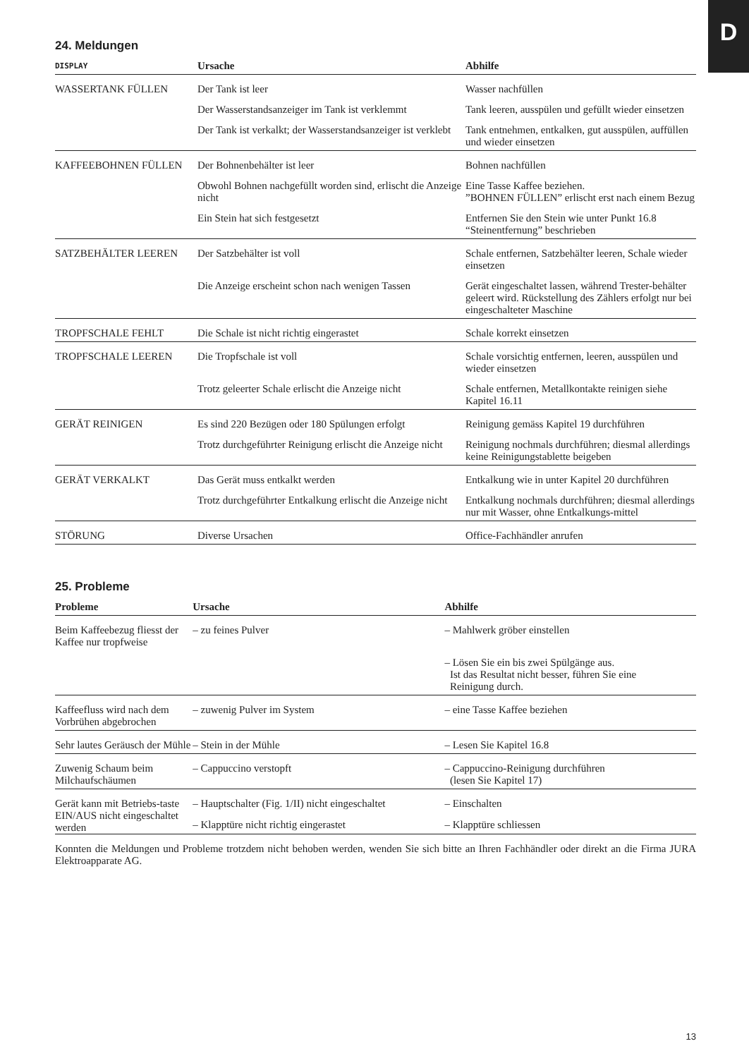D
24. Meldungen
| DISPLAY | Ursache | Abhilfe |
| --- | --- | --- |
| WASSERTANK FÜLLEN | Der Tank ist leer | Wasser nachfüllen |
| | Der Wasserstandsanzeiger im Tank ist verklemmt | Tank leeren, ausspülen und gefüllt wieder einsetzen |
| | Der Tank ist verkalkt; der Wasserstandsanzeiger ist verklebt | Tank entnehmen, entkalken, gut ausspülen, auffüllen und wieder einsetzen |
| KAFFEEBOHNEN FÜLLEN | Der Bohnenbehälter ist leer | Bohnen nachfüllen |
| | Obwohl Bohnen nachgefüllt worden sind, erlischt die Anzeige nicht | Eine Tasse Kaffee beziehen. ”BOHNEN FÜLLEN” erlischt erst nach einem Bezug |
| | Ein Stein hat sich festgesetzt | Entfernen Sie den Stein wie unter Punkt 16.8 “Steinentfernung” beschrieben |
| SATZBEHÄLTER LEEREN | Der Satzbehälter ist voll | Schale entfernen, Satzbehälter leeren, Schale wieder einsetzen |
| | Die Anzeige erscheint schon nach wenigen Tassen | Gerät eingeschaltet lassen, während Trester-behälter geleert wird. Rückstellung des Zählers erfolgt nur bei eingeschalteter Maschine |
| TROPFSCHALE FEHLT | Die Schale ist nicht richtig eingerastet | Schale korrekt einsetzen |
| TROPFSCHALE LEEREN | Die Tropfschale ist voll | Schale vorsichtig entfernen, leeren, ausspülen und wieder einsetzen |
| | Trotz geleerter Schale erlischt die Anzeige nicht | Schale entfernen, Metallkontakte reinigen siehe Kapitel 16.11 |
| GERÄT REINIGEN | Es sind 220 Bezügen oder 180 Spülungen erfolgt | Reinigung gemäss Kapitel 19 durchführen |
| | Trotz durchgeführter Reinigung erlischt die Anzeige nicht | Reinigung nochmals durchführen; diesmal allerdings keine Reinigungstablette beigeben |
| GERÄT VERKALKT | Das Gerät muss entkalkt werden | Entkalkung wie in unter Kapitel 20 durchführen |
| | Trotz durchgeführter Entkalkung erlischt die Anzeige nicht | Entkalkung nochmals durchführen; diesmal allerdings nur mit Wasser, ohne Entkalkungs-mittel |
| STÖRUNG | Diverse Ursachen | Office-Fachhändler anrufen |
25. Probleme
| Probleme | Ursache | Abhilfe |
| --- | --- | --- |
| Beim Kaffeebezug fliesst der Kaffee nur tropfweise | – zu feines Pulver | – Mahlwerk gröber einstellen |
| | | – Lösen Sie ein bis zwei Spülgänge aus. Ist das Resultat nicht besser, führen Sie eine Reinigung durch. |
| Kaffeefluss wird nach dem Vorbrühen abgebrochen | – zuwenig Pulver im System | – eine Tasse Kaffee beziehen |
| Sehr lautes Geräusch der Mühle | – Stein in der Mühle | – Lesen Sie Kapitel 16.8 |
| Zuwenig Schaum beim Milchaufschäumen | – Cappuccino verstopft | – Cappuccino-Reinigung durchführen (lesen Sie Kapitel 17) |
| Gerät kann mit Betriebs-taste EIN/AUS nicht eingeschaltet werden | – Hauptschalter (Fig. 1/II) nicht eingeschaltet | – Einschalten |
| | – Klapptüre nicht richtig eingerastet | – Klapptüre schliessen |
Konnten die Meldungen und Probleme trotzdem nicht behoben werden, wenden Sie sich bitte an Ihren Fachhändler oder direkt an die Firma JURA Elektroapparate AG.
13